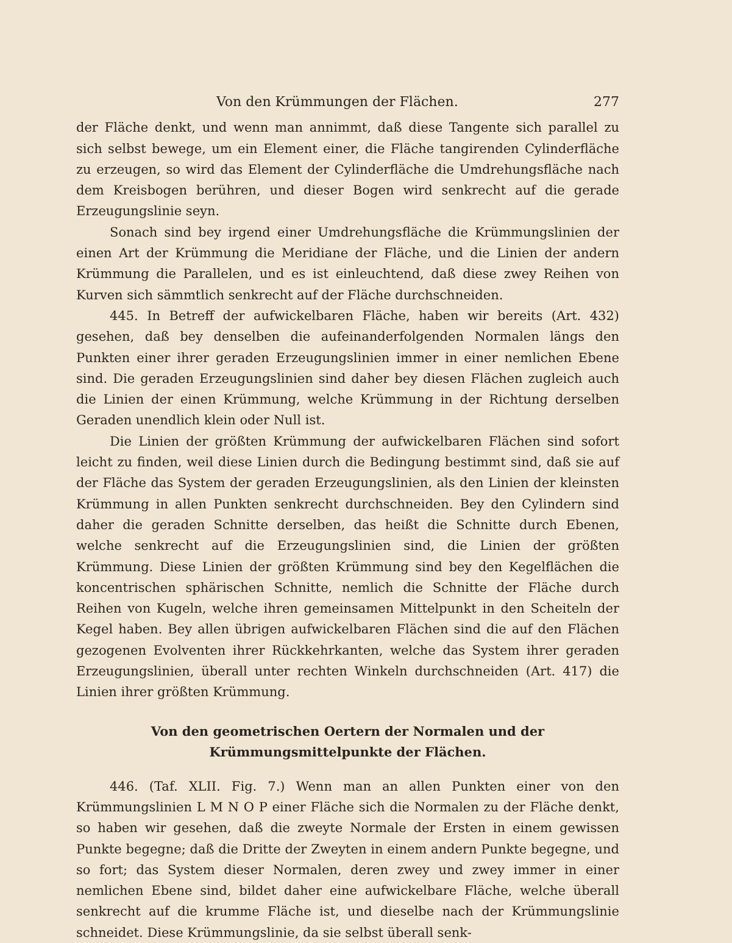Von den Krümmungen der Flächen. 277
der Fläche denkt, und wenn man annimmt, daß diese Tangente sich parallel zu sich selbst bewege, um ein Element einer, die Fläche tangirenden Cylinderfläche zu erzeugen, so wird das Element der Cylinderfläche die Umdrehungsfläche nach dem Kreisbogen berühren, und dieser Bogen wird senkrecht auf die gerade Erzeugungslinie seyn.
Sonach sind bey irgend einer Umdrehungsfläche die Krümmungslinien der einen Art der Krümmung die Meridiane der Fläche, und die Linien der andern Krümmung die Parallelen, und es ist einleuchtend, daß diese zwey Reihen von Kurven sich sämmtlich senkrecht auf der Fläche durchschneiden.
445. In Betreff der aufwickelbaren Fläche, haben wir bereits (Art. 432) gesehen, daß bey denselben die aufeinanderfolgenden Normalen längs den Punkten einer ihrer geraden Erzeugungslinien immer in einer nemlichen Ebene sind. Die geraden Erzeugungslinien sind daher bey diesen Flächen zugleich auch die Linien der einen Krümmung, welche Krümmung in der Richtung derselben Geraden unendlich klein oder Null ist.
Die Linien der größten Krümmung der aufwickelbaren Flächen sind sofort leicht zu finden, weil diese Linien durch die Bedingung bestimmt sind, daß sie auf der Fläche das System der geraden Erzeugungslinien, als den Linien der kleinsten Krümmung in allen Punkten senkrecht durchschneiden. Bey den Cylindern sind daher die geraden Schnitte derselben, das heißt die Schnitte durch Ebenen, welche senkrecht auf die Erzeugungslinien sind, die Linien der größten Krümmung. Diese Linien der größten Krümmung sind bey den Kegelflächen die koncentrischen sphärischen Schnitte, nemlich die Schnitte der Fläche durch Reihen von Kugeln, welche ihren gemeinsamen Mittelpunkt in den Scheiteln der Kegel haben. Bey allen übrigen aufwickelbaren Flächen sind die auf den Flächen gezogenen Evolventen ihrer Rückkehrkanten, welche das System ihrer geraden Erzeugungslinien, überall unter rechten Winkeln durchschneiden (Art. 417) die Linien ihrer größten Krümmung.
Von den geometrischen Oertern der Normalen und der Krümmungsmittelpunkte der Flächen.
446. (Taf. XLII. Fig. 7.) Wenn man an allen Punkten einer von den Krümmungslinien L M N O P einer Fläche sich die Normalen zu der Fläche denkt, so haben wir gesehen, daß die zweyte Normale der Ersten in einem gewissen Punkte begegne; daß die Dritte der Zweyten in einem andern Punkte begegne, und so fort; das System dieser Normalen, deren zwey und zwey immer in einer nemlichen Ebene sind, bildet daher eine aufwickelbare Fläche, welche überall senkrecht auf die krumme Fläche ist, und dieselbe nach der Krümmungslinie schneidet. Diese Krümmungslinie, da sie selbst überall senk-